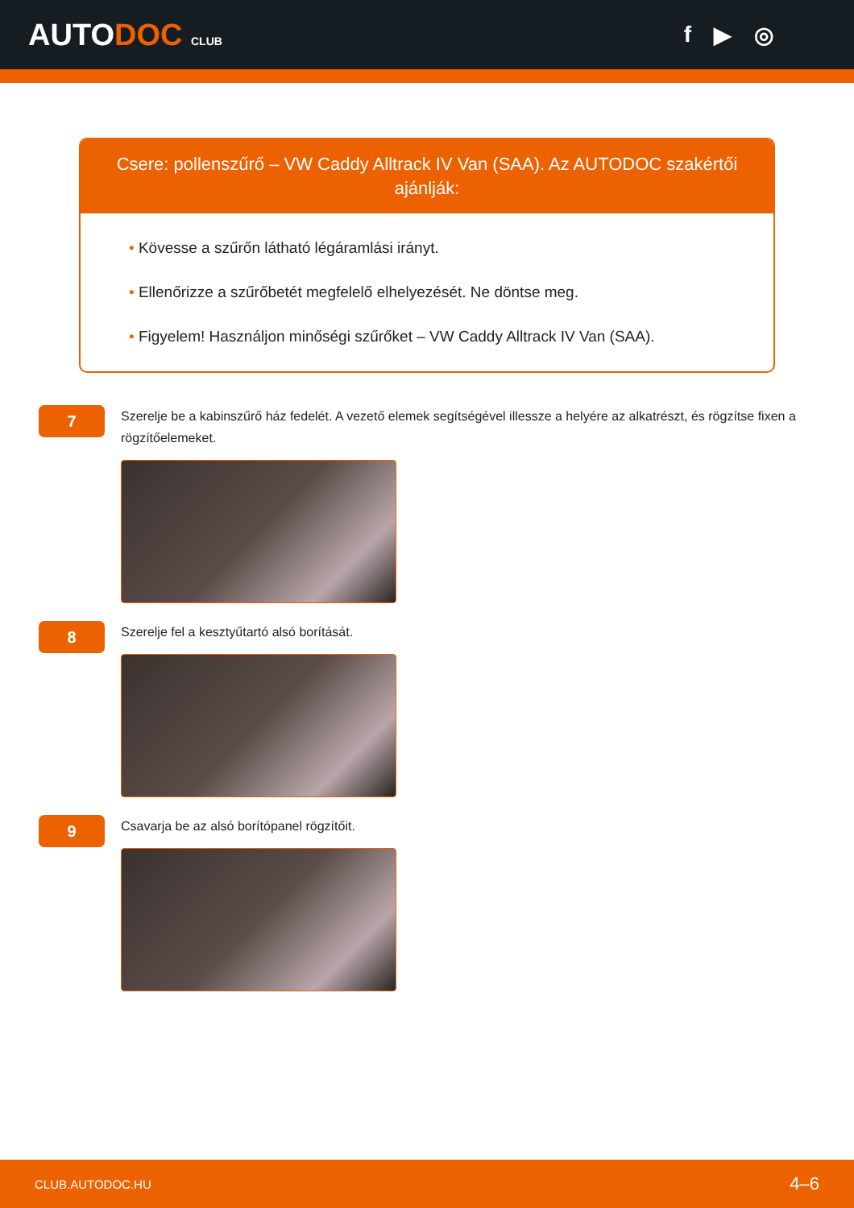AUTODOC CLUB
f ▶ ◎
Csere: pollenszűrő – VW Caddy Alltrack IV Van (SAA). Az AUTODOC szakértői ajánlják:
• Kövesse a szűrőn látható légáramlási irányt.
• Ellenőrizze a szűrőbetét megfelelő elhelyezését. Ne döntse meg.
• Figyelem! Használjon minőségi szűrőket – VW Caddy Alltrack IV Van (SAA).
7
Szerelje be a kabinszűrő ház fedelét. A vezető elemek segítségével illessze a helyére az alkatrészt, és rögzítse fixen a rögzítőelemeket.
8
Szerelje fel a kesztyűtartó alsó borítását.
9
Csavarja be az alsó borítópanel rögzítőit.
CLUB.AUTODOC.HU 4–6